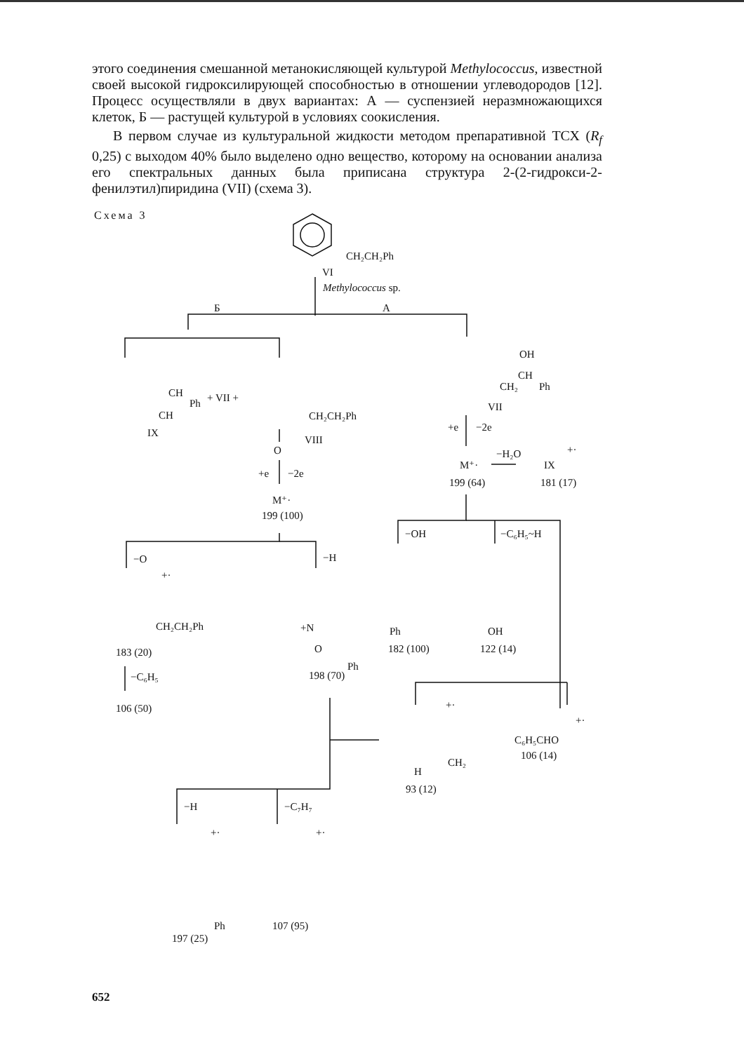этого соединения смешанной метанокисляющей культурой Methylococcus, известной своей высокой гидроксилирующей способностью в отношении углеводородов [12]. Процесс осуществляли в двух вариантах: А — суспензией неразмножающихся клеток, Б — растущей культурой в условиях соокисления.
В первом случае из культуральной жидкости методом препаративной ТСХ (R<sub>f</sub> 0,25) с выходом 40% было выделено одно вещество, которому на основании анализа его спектральных данных была приписана структура 2-(2-гидрокси-2-фенилэтил)пиридина (VII) (схема 3).
Схема 3
CH₂CH₂Ph
VI
Methylococcus sp.
Б
А
CH
Ph
CH
+ VII +
IX
CH₂CH₂Ph
VIII
O
+e
−2e
M⁺·
199 (100)
OH
CH
CH₂
Ph
VII
+e
−2e
−H₂O
M⁺·
IX
+·
199 (64)
181 (17)
−OH
−C₆H₅~H
−O
−H
+·
CH₂CH₂Ph
183 (20)
−C₆H₅
106 (50)
+N
O
Ph
198 (70)
Ph
182 (100)
OH
122 (14)
+·
+·
CH₂
H
93 (12)
C₆H₅CHO
106 (14)
−H
−C₇H₇
+·
+·
Ph
197 (25)
107 (95)
652